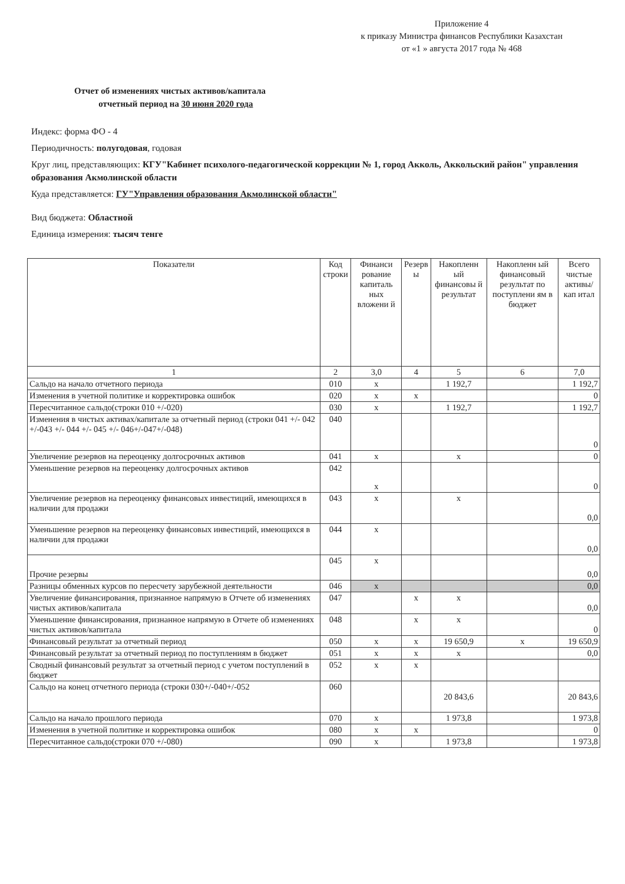Приложение 4
к приказу Министра финансов Республики Казахстан
от «1 » августа 2017 года № 468
Отчет об изменениях чистых активов/капитала
отчетный период на 30 июня 2020 года
Индекс: форма ФО - 4
Периодичность: полугодовая, годовая
Круг лиц, представляющих: КГУ"Кабинет психолого-педагогической коррекции № 1, город Акколь, Аккольский район" управления образования Акмолинской области
Куда представляется: ГУ"Управления образования Акмолинской области"
Вид бюджета: Областной
Единица измерения: тысяч тенге
| Показатели | Код строки | Финанси рование капиталь ных вложени й | Резерв ы | Накопленн ый финансовы й результат | Накопленн ый финансовый результат по поступлени ям в бюджет | Всего чистые активы/кап итал |
| --- | --- | --- | --- | --- | --- | --- |
| 1 | 2 | 3,0 | 4 | 5 | 6 | 7,0 |
| Сальдо на начало отчетного периода | 010 | х | | 1 192,7 | | 1 192,7 |
| Изменения в учетной политике и корректировка ошибок | 020 | х | х | | | 0 |
| Пересчитанное сальдо(строки 010 +/-020) | 030 | х | | 1 192,7 | | 1 192,7 |
| Изменения в чистых активах/капитале за отчетный период (строки 041 +/- 042 +/-043 +/- 044 +/- 045 +/- 046+/-047+/-048) | 040 | | | | | 0 |
| Увеличение резервов на переоценку долгосрочных активов | 041 | х | | х | | 0 |
| Уменьшение резервов на переоценку долгосрочных активов | 042 | х | | | | 0 |
| Увеличение резервов на переоценку финансовых инвестиций, имеющихся в наличии для продажи | 043 | х | | х | | 0,0 |
| Уменьшение резервов на переоценку финансовых инвестиций, имеющихся в наличии для продажи | 044 | х | | | | 0,0 |
| Прочие резервы | 045 | х | | | | 0,0 |
| Разницы обменных курсов по пересчету зарубежной деятельности | 046 | х | | | | 0,0 |
| Увеличение финансирования, признанное напрямую в Отчете об изменениях чистых активов/капитала | 047 | | х | х | | 0,0 |
| Уменьшение финансирования, признанное напрямую в Отчете об изменениях чистых активов/капитала | 048 | | х | х | | 0 |
| Финансовый результат за отчетный период | 050 | х | х | 19 650,9 | х | 19 650,9 |
| Финансовый результат за отчетный период по поступлениям в бюджет | 051 | х | х | х | | 0,0 |
| Сводный финансовый результат за отчетный период с учетом поступлений в бюджет | 052 | х | х | | | |
| Сальдо на конец отчетного периода (строки 030+/-040+/-052 | 060 | | | 20 843,6 | | 20 843,6 |
| Сальдо на начало прошлого периода | 070 | х | | 1 973,8 | | 1 973,8 |
| Изменения в учетной политике и корректировка ошибок | 080 | х | х | | | 0 |
| Пересчитанное сальдо(строки 070 +/-080) | 090 | х | | 1 973,8 | | 1 973,8 |